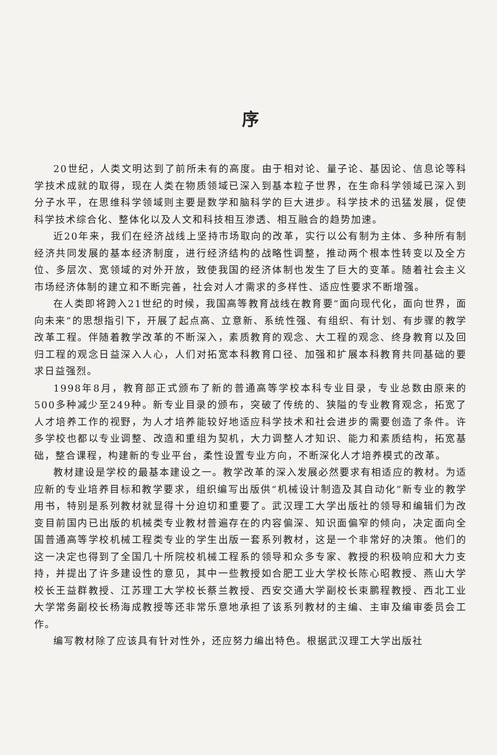序
20世纪，人类文明达到了前所未有的高度。由于相对论、量子论、基因论、信息论等科学技术成就的取得，现在人类在物质领域已深入到基本粒子世界，在生命科学领域已深入到分子水平，在思维科学领域则主要是数学和脑科学的巨大进步。科学技术的迅猛发展，促使科学技术综合化、整体化以及人文和科技相互渗透、相互融合的趋势加速。
近20年来，我们在经济战线上坚持市场取向的改革，实行以公有制为主体、多种所有制经济共同发展的基本经济制度，进行经济结构的战略性调整，推动两个根本性转变以及全方位、多层次、宽领域的对外开放，致使我国的经济体制也发生了巨大的变革。随着社会主义市场经济体制的建立和不断完善，社会对人才需求的多样性、适应性要求不断增强。
在人类即将跨入21世纪的时候，我国高等教育战线在教育要“面向现代化，面向世界，面向未来”的思想指引下，开展了起点高、立意新、系统性强、有组织、有计划、有步骤的教学改革工程。伴随着教学改革的不断深入，素质教育的观念、大工程的观念、终身教育以及回归工程的观念日益深入人心，人们对拓宽本科教育口径、加强和扩展本科教育共同基础的要求日益强烈。
1998年8月，教育部正式颁布了新的普通高等学校本科专业目录，专业总数由原来的500多种减少至249种。新专业目录的颁布，突破了传统的、狭隘的专业教育观念，拓宽了人才培养工作的视野，为人才培养能较好地适应科学技术和社会进步的需要创造了条件。许多学校也都以专业调整、改造和重组为契机，大力调整人才知识、能力和素质结构，拓宽基础，整合课程，构建新的专业平台，柔性设置专业方向，不断深化人才培养模式的改革。
教材建设是学校的最基本建设之一。教学改革的深入发展必然要求有相适应的教材。为适应新的专业培养目标和教学要求，组织编写出版供“机械设计制造及其自动化”新专业的教学用书，特别是系列教材就显得十分迫切和重要了。武汉理工大学出版社的领导和编辑们为改变目前国内已出版的机械类专业教材普遍存在的内容偏深、知识面偏窄的倾向，决定面向全国普通高等学校机械工程类专业的学生出版一套系列教材，这是一个非常好的决策。他们的这一决定也得到了全国几十所院校机械工程系的领导和众多专家、教授的积极响应和大力支持，并提出了许多建设性的意见，其中一些教授如合肥工业大学校长陈心昭教授、燕山大学校长王益群教授、江苏理工大学校长蔡兰教授、西安交通大学副校长束鹏程教授、西北工业大学常务副校长杨海成教授等还非常乐意地承担了该系列教材的主编、主审及编审委员会工作。
编写教材除了应该具有针对性外，还应努力编出特色。根据武汉理工大学出版社